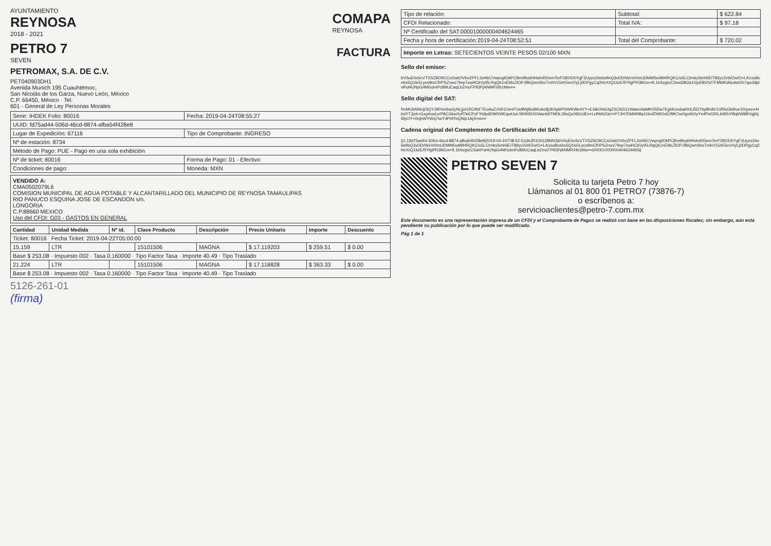AYUNTAMIENTO
REYNOSA
2018 - 2021
COMAPA
REYNOSA
PETRO 7
SEVEN
FACTURA
PETROMAX, S.A. DE C.V.
PET040903DH1
Avenida Munich 195 Cuauhtémoc,
San Nicolás de los Garza, Nuevo León, México
C.P. 66450, México · Tel.
601 - General de Ley Personas Morales
| Serie: IHDEK Folio: 80016 | Fecha: 2019-04-24T08:55:27 |
| UUID: fd75ad44-506d-46cd-8874-afba54f428e8 | |
| Lugar de Expedición: 67116 | Tipo de Comprobante: INGRESO |
| Nº de estación: 8734 | |
| Método de Pago: PUE - Pago en una sola exhibición | |
| Nº de ticket: 80016 | Forma de Pago: 01 - Efectivo |
| Condiciones de pago: | Moneda: MXN |
VENDIDO A:
CMA0502079L6
COMISION MUNICIPAL DE AGUA POTABLE Y ALCANTARILLADO DEL MUNICIPIO DE REYNOSA TAMAULIPAS
RIO PANUCO ESQUINA JOSE DE ESCANDON s/n.
LONGORIA
C.P.88660 MEXICO
Uso del CFDI: G03 - GASTOS EN GENERAL
| Cantidad | Unidad Medida | Nº id. | Clave Producto | Descripción | Precio Unitario | Importe | Descuento |
| --- | --- | --- | --- | --- | --- | --- | --- |
| Ticket: 80016 Fecha Ticket: 2019-04-22T05:00:00 | | | | | | | |
| 15.159 | LTR | | 15101506 | MAGNA | $ 17.119203 | $ 259.51 | $ 0.00 |
| Base $ 253.08 · Impuesto 002 · Tasa 0.160000 · Tipo Factor Tasa · Importe 40.49 · Tipo Traslado | | | | | | | |
| 21.224 | LTR | | 15101506 | MAGNA | $ 17.118828 | $ 363.33 | $ 0.00 |
| Base $ 253.08 · Impuesto 002 · Tasa 0.160000 · Tipo Factor Tasa · Importe 40.49 · Tipo Traslado | | | | | | | |
5126-261-01
(firma)
| Tipo de relación: | Subtotal: | $ 622.84 |
| CFDI Relacionado: | Total IVA: | $ 97.18 |
| Nº Certificado del SAT:00001000000404624465 | | |
| Fecha y hora de certificación:2019-04-24T08:52:51 | Total del Comprobante: | $ 720.02 |
Importe en Letras: SETECIENTOS VEINTE PESOS 02/100 MXN
Sello del emisor:
bVSuEhx5cVTXSZ9O9CCoGskOVbvZPFL3xH6CVwpvgfOkPCBm9bykHHdmRDemTerF2BXEKYgF3Uyzs26e6elfeQ3vDD/WoVr0mUDMM5w99HRQKC/u5LCtmkySmhilEIT8l/yc2vWZw/O+LA1suBcebx5Q1kGLycs9mCf0PSZnwz79vp7xwHCkVyt5LRqQk1nEMcZlOPJ9bQwnShxTmhV15rK5exV/yLj0DPgyCq2HzXrQ1itzE/RYlgPR3M1m+fL1bSvgtzCSmd3B2a1GpEBVh27FMblKIAbolwt2h7qw3djdnPuHUNpG4MGdmPzB9UCaqLbZmcFP93PjANMRXlb1Mw==
Sello digital del SAT:
RvMUhNNUj/3QYJ9Pvmbw2yNLjjxl1ROINF7EoAoZ1hR1Oevf7oidfWjlkxl9Kokc8j3K5pbP5tWKWe4YY+ESikOHdJqZ3CN2G1WatnmlaMKi/SDw7EgbKzw6aKKkJ5D7by8KAV1Uf0oGbRue10rjxen+HbdYTJjxk+Gxg4oa1vrP8CGkwXofTktCPzFYldlp6DMSWEqwlJuLSfHRlDXDAan66TMDLGfuQu092zdEz+LcfWrbZaV+P7JH7DldM0BpI1ikvfZWtOoE/f9K7wOgvbtOyYmfPx03XLA95hYBq0W9BVqj6tj6fpOY+0njhWYWq7twY4PhfYoQNip1AjS+w==
Cadena original del Complemento de Certificación del SAT:
||1.1|fd75ad44-506d-46cd-8874-afba54f428e8|2019-04-24T08:52:51|AUR100128NN3|bVSuEhx5cVTXSZ9O9CCoGskOVbvZPFL3xH6CVwpvgfOkPCBm9bykHHdmRDemTerF2BXEKYgF3Uyzs26e6elfeQ3vDD/WoVr0mUDMM5w99HRQKC/u5LCtmkySmhilEIT8l/yc2vWZw/O+LA1suBcebx5Q1kGLycs9mCf0PSZnwz79vp7xwHCkVyt5LRqQk1nEMcZlOPJ9bQwnShxTmhV15rK5exV/yLj0DPgyCq2HzXrQ1itzE/RYlgPR3M1m+fL1bSvgtzCSdnPuHUNpG4MGdmPzB9UCaqLbZmcFP93PjANMRXlb1Mw==|00001000000404624465||
PETRO SEVEN 7
Solicita tu tarjeta Petro 7 hoy
Llámanos al 01 800 01 PETRO7 (73876-7)
o escríbenos a:
servicioaclientes@petro-7.com.mx
Este documento es una representación impresa de un CFDI y el Comprobante de Pagos se realizó con base en las disposiciones fiscales; sin embargo, aún está pendiente su publicación por lo que puede ser modificado.
Pág 1 de 1